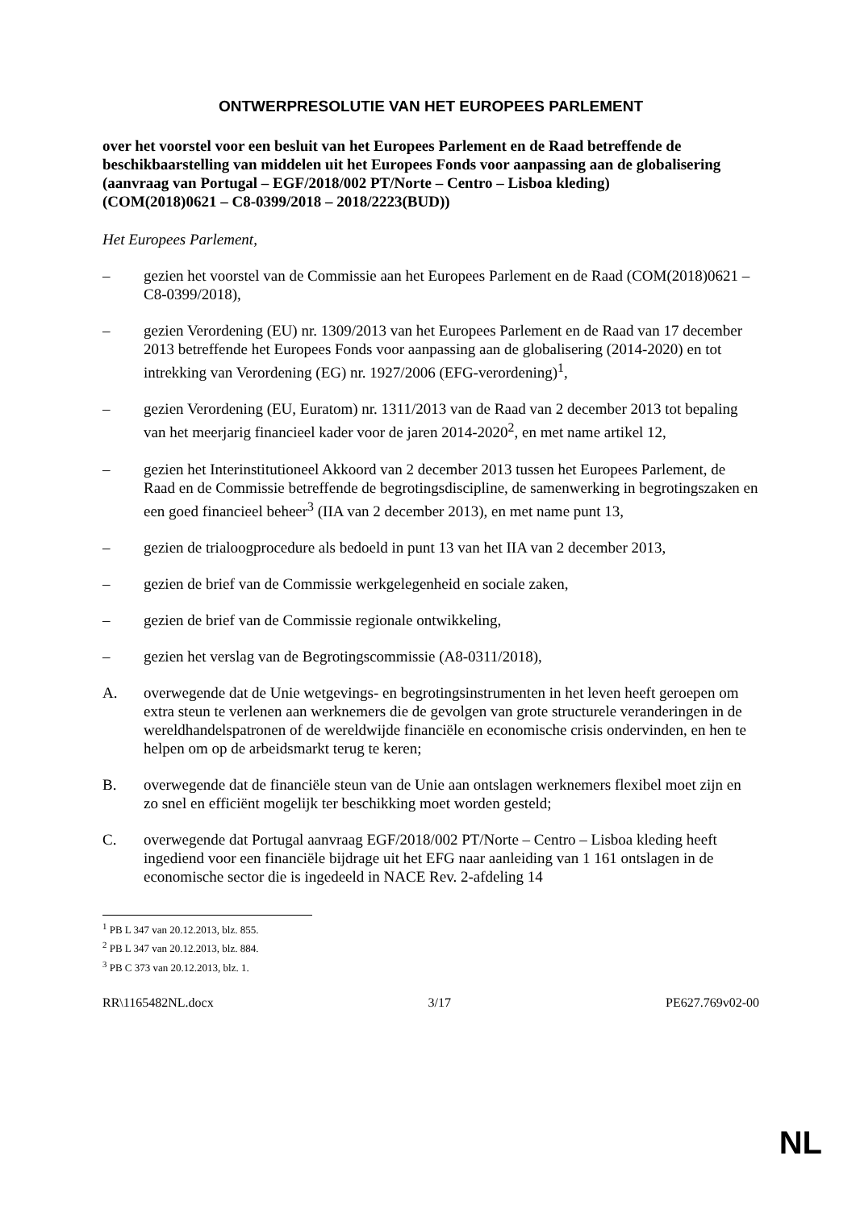ONTWERPRESOLUTIE VAN HET EUROPEES PARLEMENT
over het voorstel voor een besluit van het Europees Parlement en de Raad betreffende de beschikbaarstelling van middelen uit het Europees Fonds voor aanpassing aan de globalisering (aanvraag van Portugal – EGF/2018/002 PT/Norte – Centro – Lisboa kleding)
(COM(2018)0621 – C8-0399/2018 – 2018/2223(BUD))
Het Europees Parlement,
– gezien het voorstel van de Commissie aan het Europees Parlement en de Raad (COM(2018)0621 – C8-0399/2018),
– gezien Verordening (EU) nr. 1309/2013 van het Europees Parlement en de Raad van 17 december 2013 betreffende het Europees Fonds voor aanpassing aan de globalisering (2014-2020) en tot intrekking van Verordening (EG) nr. 1927/2006 (EFG-verordening)<sup>1</sup>,
– gezien Verordening (EU, Euratom) nr. 1311/2013 van de Raad van 2 december 2013 tot bepaling van het meerjarig financieel kader voor de jaren 2014-2020<sup>2</sup>, en met name artikel 12,
– gezien het Interinstitutioneel Akkoord van 2 december 2013 tussen het Europees Parlement, de Raad en de Commissie betreffende de begrotingsdiscipline, de samenwerking in begrotingszaken en een goed financieel beheer<sup>3</sup> (IIA van 2 december 2013), en met name punt 13,
– gezien de trialoogprocedure als bedoeld in punt 13 van het IIA van 2 december 2013,
– gezien de brief van de Commissie werkgelegenheid en sociale zaken,
– gezien de brief van de Commissie regionale ontwikkeling,
– gezien het verslag van de Begrotingscommissie (A8-0311/2018),
A. overwegende dat de Unie wetgevings- en begrotingsinstrumenten in het leven heeft geroepen om extra steun te verlenen aan werknemers die de gevolgen van grote structurele veranderingen in de wereldhandelspatronen of de wereldwijde financiële en economische crisis ondervinden, en hen te helpen om op de arbeidsmarkt terug te keren;
B. overwegende dat de financiële steun van de Unie aan ontslagen werknemers flexibel moet zijn en zo snel en efficiënt mogelijk ter beschikking moet worden gesteld;
C. overwegende dat Portugal aanvraag EGF/2018/002 PT/Norte – Centro – Lisboa kleding heeft ingediend voor een financiële bijdrage uit het EFG naar aanleiding van 1 161 ontslagen in de economische sector die is ingedeeld in NACE Rev. 2-afdeling 14
<sup>1</sup> PB L 347 van 20.12.2013, blz. 855.
<sup>2</sup> PB L 347 van 20.12.2013, blz. 884.
<sup>3</sup> PB C 373 van 20.12.2013, blz. 1.
RR\1165482NL.docx 3/17 PE627.769v02-00
NL